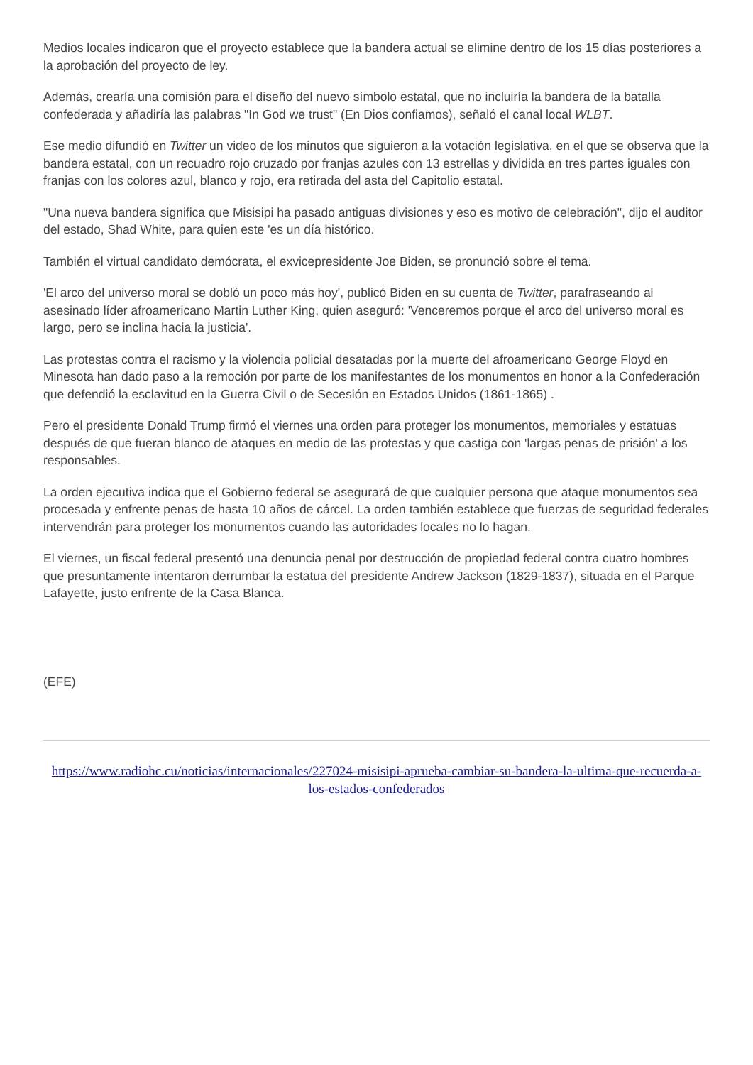Medios locales indicaron que el proyecto establece que la bandera actual se elimine dentro de los 15 días posteriores a la aprobación del proyecto de ley.
Además, crearía una comisión para el diseño del nuevo símbolo estatal, que no incluiría la bandera de la batalla confederada y añadiría las palabras "In God we trust" (En Dios confiamos), señaló el canal local WLBT.
Ese medio difundió en Twitter un video de los minutos que siguieron a la votación legislativa, en el que se observa que la bandera estatal, con un recuadro rojo cruzado por franjas azules con 13 estrellas y dividida en tres partes iguales con franjas con los colores azul, blanco y rojo, era retirada del asta del Capitolio estatal.
"Una nueva bandera significa que Misisipi ha pasado antiguas divisiones y eso es motivo de celebración", dijo el auditor del estado, Shad White, para quien este 'es un día histórico.
También el virtual candidato demócrata, el exvicepresidente Joe Biden, se pronunció sobre el tema.
'El arco del universo moral se dobló un poco más hoy', publicó Biden en su cuenta de Twitter, parafraseando al asesinado líder afroamericano Martin Luther King, quien aseguró: 'Venceremos porque el arco del universo moral es largo, pero se inclina hacia la justicia'.
Las protestas contra el racismo y la violencia policial desatadas por la muerte del afroamericano George Floyd en Minesota han dado paso a la remoción por parte de los manifestantes de los monumentos en honor a la Confederación que defendió la esclavitud en la Guerra Civil o de Secesión en Estados Unidos (1861-1865) .
Pero el presidente Donald Trump firmó el viernes una orden para proteger los monumentos, memoriales y estatuas después de que fueran blanco de ataques en medio de las protestas y que castiga con 'largas penas de prisión' a los responsables.
La orden ejecutiva indica que el Gobierno federal se asegurará de que cualquier persona que ataque monumentos sea procesada y enfrente penas de hasta 10 años de cárcel. La orden también establece que fuerzas de seguridad federales intervendrán para proteger los monumentos cuando las autoridades locales no lo hagan.
El viernes, un fiscal federal presentó una denuncia penal por destrucción de propiedad federal contra cuatro hombres que presuntamente intentaron derrumbar la estatua del presidente Andrew Jackson (1829-1837), situada en el Parque Lafayette, justo enfrente de la Casa Blanca.
(EFE)
https://www.radiohc.cu/noticias/internacionales/227024-misisipi-aprueba-cambiar-su-bandera-la-ultima-que-recuerda-a-los-estados-confederados